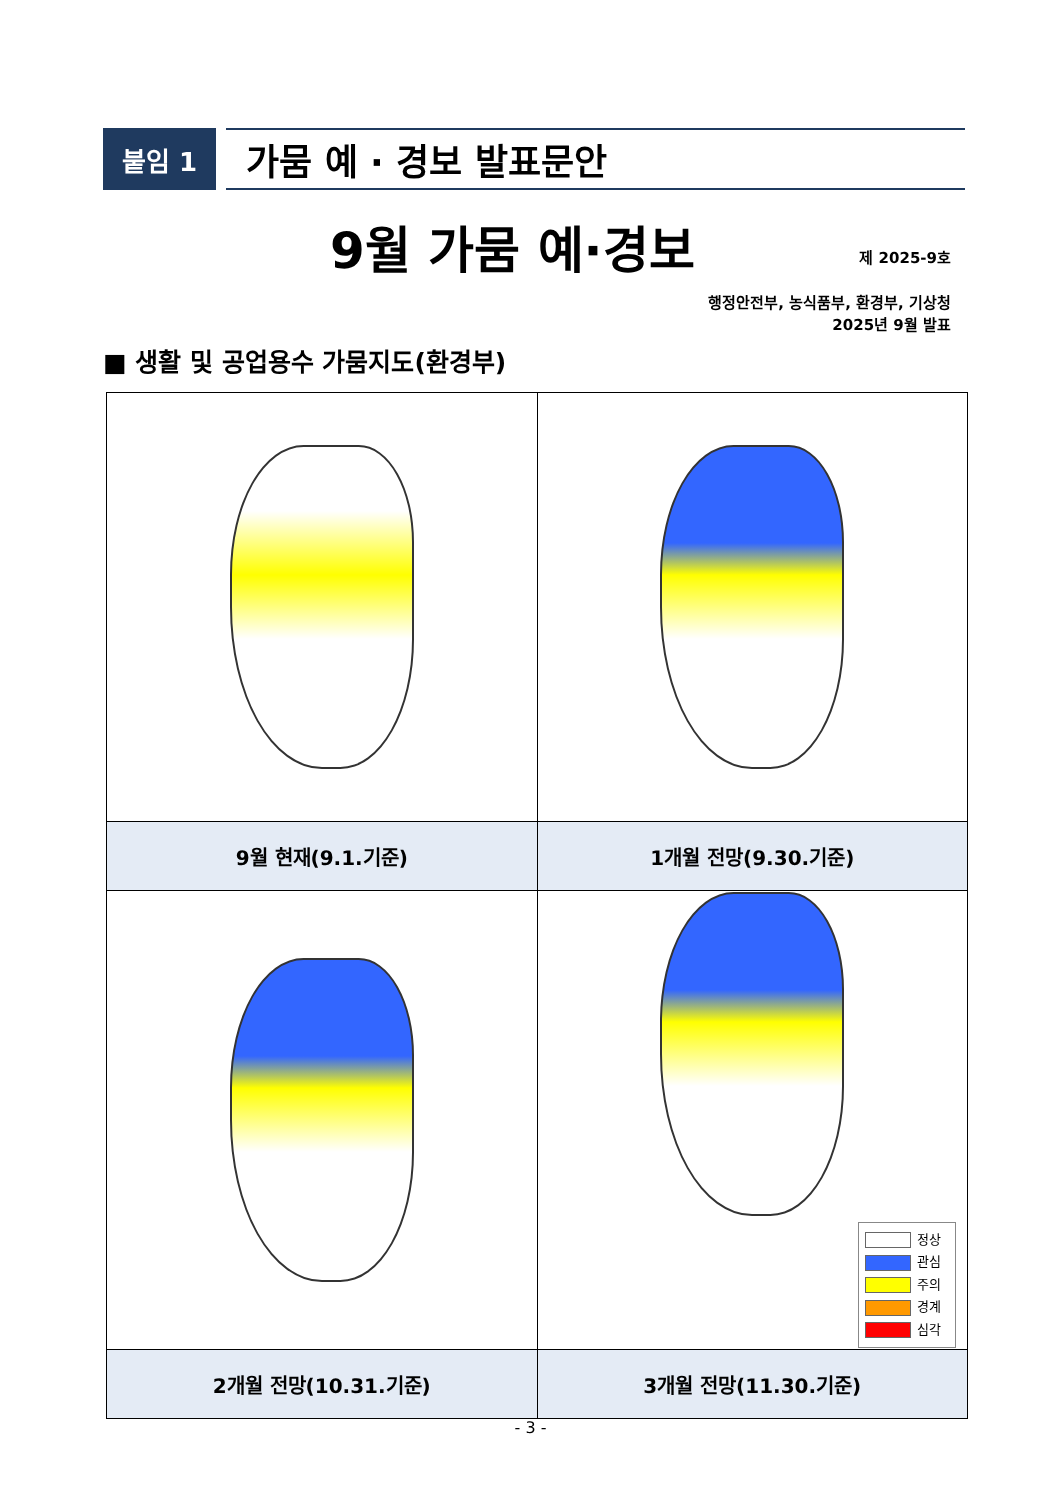붙임 1
가뭄 예 · 경보 발표문안
9월 가뭄 예·경보 제 2025-9호
행정안전부, 농식품부, 환경부, 기상청
2025년 9월 발표
■ 생활 및 공업용수 가뭄지도(환경부)
| 9월 현재(9.1.기준) | 1개월 전망(9.30.기준) |
| | 정상 관심 주의 경계 심각 |
| 2개월 전망(10.31.기준) | 3개월 전망(11.30.기준) |
- 3 -